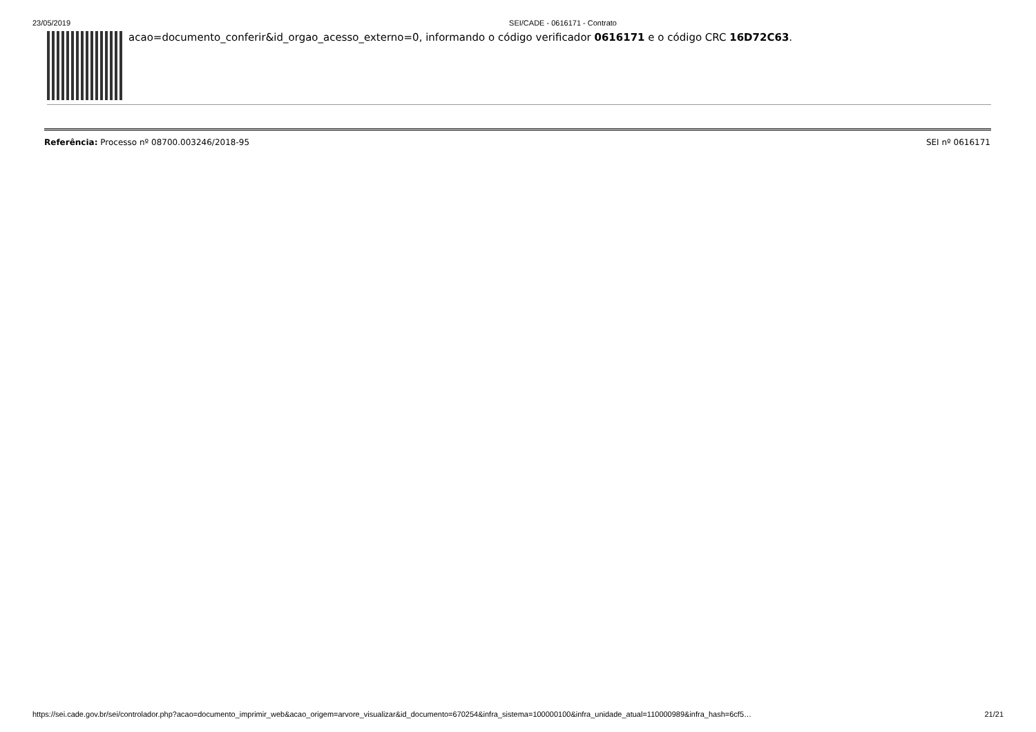23/05/2019 SEI/CADE - 0616171 - Contrato
acao=documento_conferir&id_orgao_acesso_externo=0, informando o código verificador 0616171 e o código CRC 16D72C63.
Referência: Processo nº 08700.003246/2018-95 SEI nº 0616171
https://sei.cade.gov.br/sei/controlador.php?acao=documento_imprimir_web&acao_origem=arvore_visualizar&id_documento=670254&infra_sistema=100000100&infra_unidade_atual=110000989&infra_hash=6cf5… 21/21